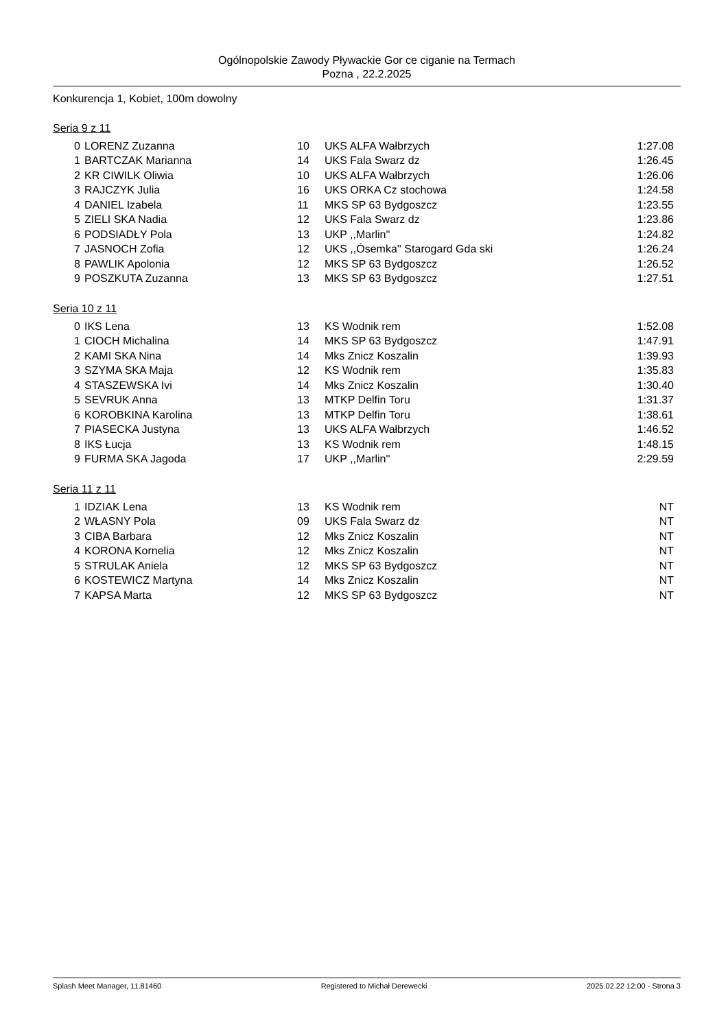Ogólnopolskie Zawody Pływackie Gor ce ciganie na Termach
Pozna , 22.2.2025
Konkurencja 1, Kobiet, 100m dowolny
Seria 9 z 11
| 0 | LORENZ Zuzanna | 10 | UKS ALFA Wałbrzych | 1:27.08 |
| 1 | BARTCZAK Marianna | 14 | UKS Fala Swarz dz | 1:26.45 |
| 2 | KR CIWILK Oliwia | 10 | UKS ALFA Wałbrzych | 1:26.06 |
| 3 | RAJCZYK Julia | 16 | UKS ORKA Cz stochowa | 1:24.58 |
| 4 | DANIEL Izabela | 11 | MKS SP 63 Bydgoszcz | 1:23.55 |
| 5 | ZIELI SKA Nadia | 12 | UKS Fala Swarz dz | 1:23.86 |
| 6 | PODSIADŁY Pola | 13 | UKP ,,Marlin'' | 1:24.82 |
| 7 | JASNOCH Zofia | 12 | UKS ,,Ósemka'' Starogard Gda ski | 1:26.24 |
| 8 | PAWLIK Apolonia | 12 | MKS SP 63 Bydgoszcz | 1:26.52 |
| 9 | POSZKUTA Zuzanna | 13 | MKS SP 63 Bydgoszcz | 1:27.51 |
Seria 10 z 11
| 0 | IKS Lena | 13 | KS Wodnik rem | 1:52.08 |
| 1 | CIOCH Michalina | 14 | MKS SP 63 Bydgoszcz | 1:47.91 |
| 2 | KAMI SKA Nina | 14 | Mks Znicz Koszalin | 1:39.93 |
| 3 | SZYMA SKA Maja | 12 | KS Wodnik rem | 1:35.83 |
| 4 | STASZEWSKA Ivi | 14 | Mks Znicz Koszalin | 1:30.40 |
| 5 | SEVRUK Anna | 13 | MTKP Delfin Toru | 1:31.37 |
| 6 | KOROBKINA Karolina | 13 | MTKP Delfin Toru | 1:38.61 |
| 7 | PIASECKA Justyna | 13 | UKS ALFA Wałbrzych | 1:46.52 |
| 8 | IKS Łucja | 13 | KS Wodnik rem | 1:48.15 |
| 9 | FURMA SKA Jagoda | 17 | UKP ,,Marlin'' | 2:29.59 |
Seria 11 z 11
| 1 | IDZIAK Lena | 13 | KS Wodnik rem | NT |
| 2 | WŁASNY Pola | 09 | UKS Fala Swarz dz | NT |
| 3 | CIBA Barbara | 12 | Mks Znicz Koszalin | NT |
| 4 | KORONA Kornelia | 12 | Mks Znicz Koszalin | NT |
| 5 | STRULAK Aniela | 12 | MKS SP 63 Bydgoszcz | NT |
| 6 | KOSTEWICZ Martyna | 14 | Mks Znicz Koszalin | NT |
| 7 | KAPSA Marta | 12 | MKS SP 63 Bydgoszcz | NT |
Splash Meet Manager, 11.81460 Registered to Michał Derewecki 2025.02.22 12:00 - Strona 3